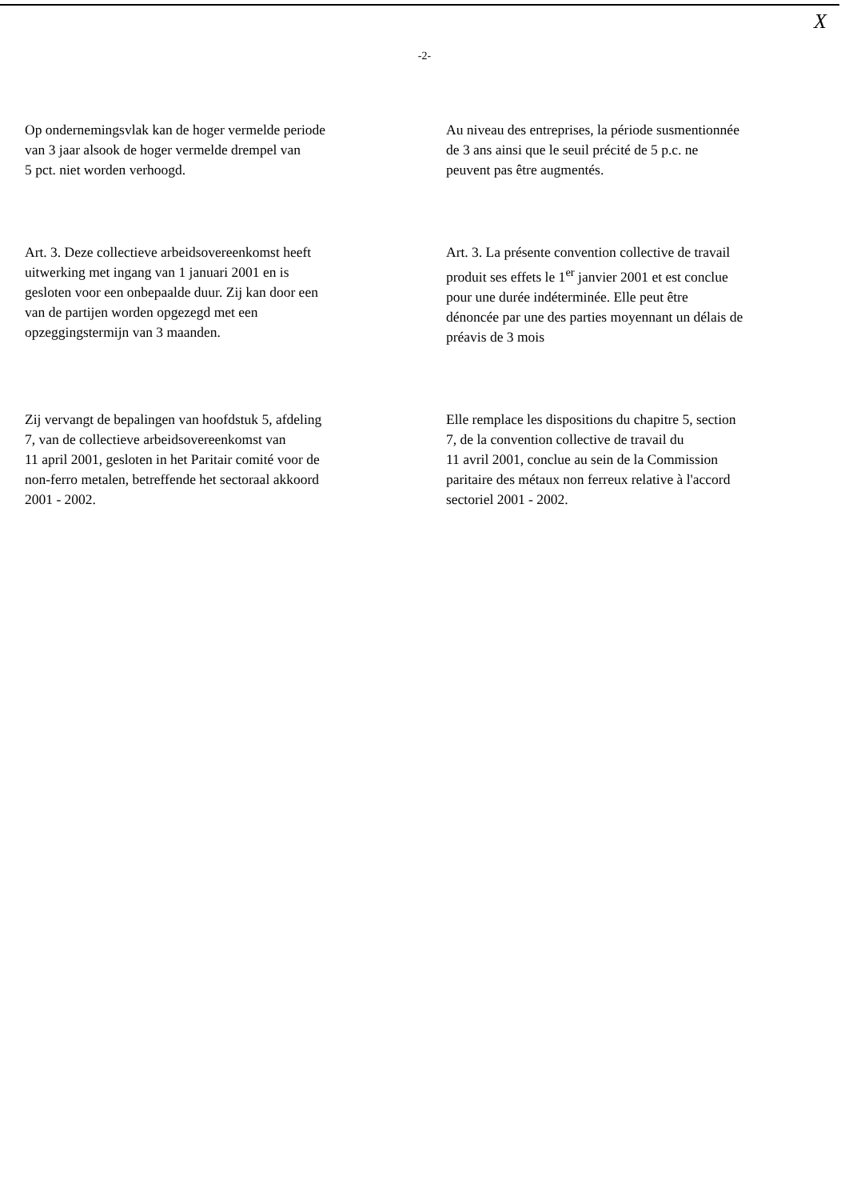X
-2-
Op ondernemingsvlak kan de hoger vermelde periode
van 3 jaar alsook de hoger vermelde drempel van
5 pct. niet worden verhoogd.
Au niveau des entreprises, la période susmentionnée
de 3 ans ainsi que le seuil précité de 5 p.c. ne
peuvent pas être augmentés.
Art. 3. Deze collectieve arbeidsovereenkomst heeft
uitwerking met ingang van 1 januari 2001 en is
gesloten voor een onbepaalde duur. Zij kan door een
van de partijen worden opgezegd met een
opzeggingstermijn van 3 maanden.
Art. 3. La présente convention collective de travail
produit ses effets le 1<sup>er</sup> janvier 2001 et est conclue
pour une durée indéterminée. Elle peut être
dénoncée par une des parties moyennant un délais de
préavis de 3 mois
Zij vervangt de bepalingen van hoofdstuk 5, afdeling
7, van de collectieve arbeidsovereenkomst van
11 april 2001, gesloten in het Paritair comité voor de
non-ferro metalen, betreffende het sectoraal akkoord
2001 - 2002.
Elle remplace les dispositions du chapitre 5, section
7, de la convention collective de travail du
11 avril 2001, conclue au sein de la Commission
paritaire des métaux non ferreux relative à l'accord
sectoriel 2001 - 2002.